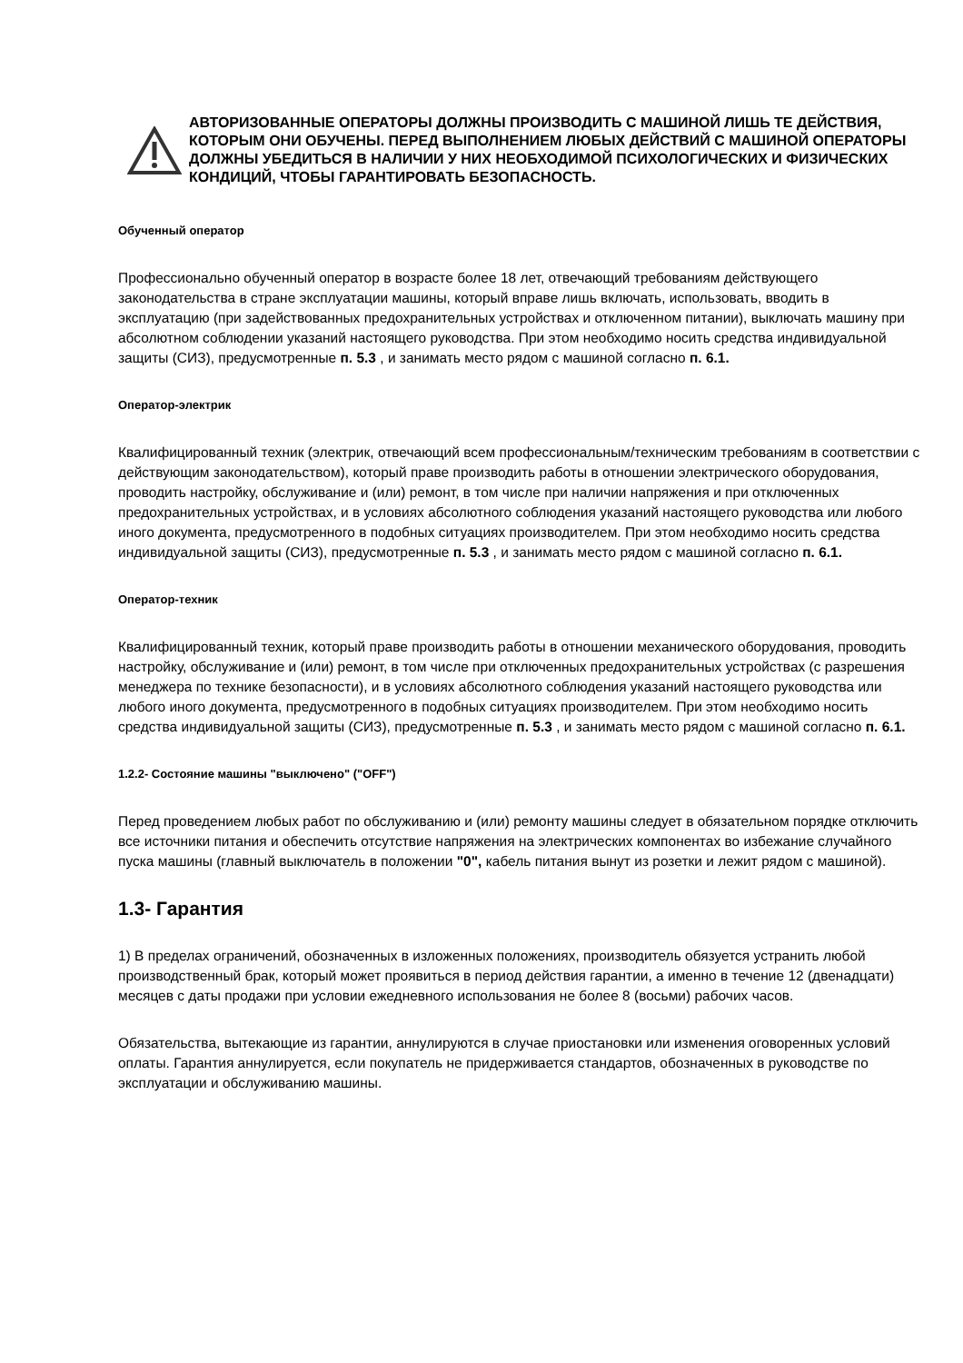АВТОРИЗОВАННЫЕ ОПЕРАТОРЫ ДОЛЖНЫ ПРОИЗВОДИТЬ С МАШИНОЙ ЛИШЬ ТЕ ДЕЙСТВИЯ, КОТОРЫМ ОНИ ОБУЧЕНЫ. ПЕРЕД ВЫПОЛНЕНИЕМ ЛЮБЫХ ДЕЙСТВИЙ С МАШИНОЙ ОПЕРАТОРЫ ДОЛЖНЫ УБЕДИТЬСЯ В НАЛИЧИИ У НИХ НЕОБХОДИМОЙ ПСИХОЛОГИЧЕСКИХ И ФИЗИЧЕСКИХ КОНДИЦИЙ, ЧТОБЫ ГАРАНТИРОВАТЬ БЕЗОПАСНОСТЬ.
Обученный оператор
Профессионально обученный оператор в возрасте более 18 лет, отвечающий требованиям действующего законодательства в стране эксплуатации машины, который вправе лишь включать, использовать, вводить в эксплуатацию (при задействованных предохранительных устройствах и отключенном питании), выключать машину при абсолютном соблюдении указаний настоящего руководства. При этом необходимо носить средства индивидуальной защиты (СИЗ), предусмотренные п. 5.3 , и занимать место рядом с машиной согласно п. 6.1.
Оператор-электрик
Квалифицированный техник (электрик, отвечающий всем профессиональным/техническим требованиям в соответствии с действующим законодательством), который праве производить работы в отношении электрического оборудования, проводить настройку, обслуживание и (или) ремонт, в том числе при наличии напряжения и при отключенных предохранительных устройствах, и в условиях абсолютного соблюдения указаний настоящего руководства или любого иного документа, предусмотренного в подобных ситуациях производителем. При этом необходимо носить средства индивидуальной защиты (СИЗ), предусмотренные п. 5.3 , и занимать место рядом с машиной согласно п. 6.1.
Оператор-техник
Квалифицированный техник, который праве производить работы в отношении механического оборудования, проводить настройку, обслуживание и (или) ремонт, в том числе при отключенных предохранительных устройствах (с разрешения менеджера по технике безопасности), и в условиях абсолютного соблюдения указаний настоящего руководства или любого иного документа, предусмотренного в подобных ситуациях производителем. При этом необходимо носить средства индивидуальной защиты (СИЗ), предусмотренные п. 5.3 , и занимать место рядом с машиной согласно п. 6.1.
1.2.2- Состояние машины "выключено" ("OFF")
Перед проведением любых работ по обслуживанию и (или) ремонту машины следует в обязательном порядке отключить все источники питания и обеспечить отсутствие напряжения на электрических компонентах во избежание случайного пуска машины (главный выключатель в положении "0", кабель питания вынут из розетки и лежит рядом с машиной).
1.3- Гарантия
1) В пределах ограничений, обозначенных в изложенных положениях, производитель обязуется устранить любой производственный брак, который может проявиться в период действия гарантии, а именно в течение 12 (двенадцати) месяцев с даты продажи при условии ежедневного использования не более 8 (восьми) рабочих часов.
Обязательства, вытекающие из гарантии, аннулируются в случае приостановки или изменения оговоренных условий оплаты. Гарантия аннулируется, если покупатель не придерживается стандартов, обозначенных в руководстве по эксплуатации и обслуживанию машины.